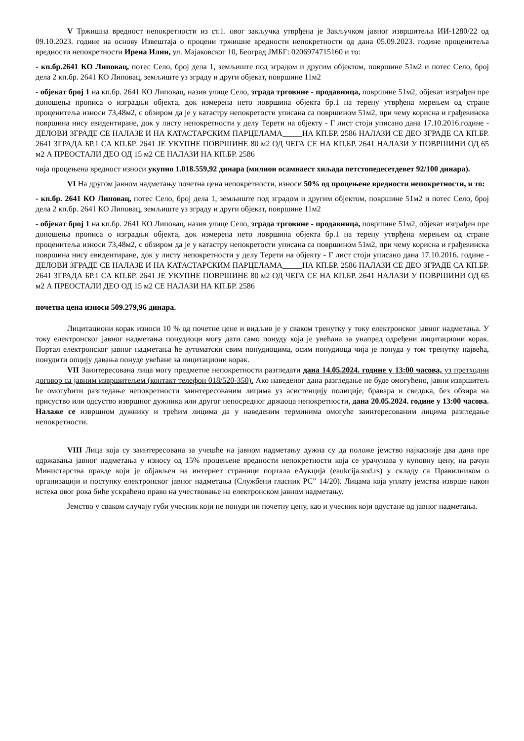V Тржишна вредност непокретности из ст.1. овог закључка утврђена је Закључком јавног извршитеља ИИ-1280/22 од 09.10.2023. године на основу Извештаја о процени тржишне вредности непокретности од дана 05.09.2023. године проценитеља вредности непокретности Ирена Илин, ул. Мајаковског 10, Београд ЈМБГ: 0206974715160 и то:
- кп.бр.2641 КО Липовац, потес Село, број дела 1, земљиште под зградом и другим објектом, површине 51м2 и потес Село, број дела 2 кп.бр. 2641 КО Липовац, земљиште уз зграду и други објекат, површине 11м2
- објекат број 1 на кп.бр. 2641 КО Липовац, назив улице Село, зграда трговине - продавница, површине 51м2, објекат изграђен пре доношења прописа о изградњи објекта, док измерена нето површина објекта бр.1 на терену утврђена мерењем од стране проценитеља износи 73,48м2, с обзиром да је у катастру непокретости уписана са површином 51м2, при чему корисна и грађевинска површина нису евидентиране, док у листу непокретности у делу Терети на објекту - Г лист стоји уписано дана 17.10.2016.године - ДЕЛОВИ ЗГРАДЕ СЕ НАЛАЗЕ И НА КАТАСТАРСКИМ ПАРЦЕЛАМА_____НА КП.БР. 2586 НАЛАЗИ СЕ ДЕО ЗГРАДЕ СА КП.БР. 2641 ЗГРАДА БР.1 СА КП.БР. 2641 ЈЕ УКУПНЕ ПОВРШИНЕ 80 м2 ОД ЧЕГА СЕ НА КП.БР. 2641 НАЛАЗИ У ПОВРШИНИ ОД 65 м2 А ПРЕОСТАЛИ ДЕО ОД 15 м2 СЕ НАЛАЗИ НА КП.БР. 2586
чија процењена вредност износи укупно 1.018.559,92 динара (милион осамнаест хиљада петстопедесетдевет 92/100 динара).
VI На другом јавном надметању почетна цена непокретности, износи 50% од процењене вредности непокретности, и то:
- кп.бр. 2641 КО Липовац, потес Село, број дела 1, земљиште под зградом и другим објектом, површине 51м2 и потес Село, број дела 2 кп.бр. 2641 КО Липовац, земљиште уз зграду и други објекат, површине 11м2
- објекат број 1 на кп.бр. 2641 КО Липовац, назив улице Село, зграда трговине - продавница, површине 51м2, објекат изграђен пре доношења прописа о изградњи објекта, док измерена нето површина објекта бр.1 на терену утврђена мерењем од стране проценитеља износи 73,48м2, с обзиром да је у катастру непокретости уписана са површином 51м2, при чему корисна и грађевинска површина нису евидентиране, док у листу непокретности у делу Терети на објекту - Г лист стоји уписано дана 17.10.2016. године - ДЕЛОВИ ЗГРАДЕ СЕ НАЛАЗЕ И НА КАТАСТАРСКИМ ПАРЦЕЛАМА_____НА КП.БР. 2586 НАЛАЗИ СЕ ДЕО ЗГРАДЕ СА КП.БР. 2641 ЗГРАДА БР.1 СА КП.БР. 2641 ЈЕ УКУПНЕ ПОВРШИНЕ 80 м2 ОД ЧЕГА СЕ НА КП.БР. 2641 НАЛАЗИ У ПОВРШИНИ ОД 65 м2 А ПРЕОСТАЛИ ДЕО ОД 15 м2 СЕ НАЛАЗИ НА КП.БР. 2586
почетна цена износи 509.279,96 динара.
Лицитациони корак износи 10 % од почетне цене и видљив је у сваком тренутку у току електронског јавног надметања. У току електронског јавног надметања понудиоци могу дати само понуду која је увећана за унапред одређени лицитациони корак. Портал електронског јавног надметања ће аутоматски свим понудиоцима, осим понудиоца чија је понуда у том тренутку највећа, понудити опцију давања понуде увећане за лицитациони корак.
VII Заинтересована лица могу предметне непокретности разгледати дана 14.05.2024. године у 13:00 часова, уз претходни договор са јавним извршитељем (контакт телефон 018/520-350). Ако наведеног дана разгледање не буде омогућено, јавни извршитељ ће омогућити разгледање непокретности заинтересованим лицима уз асистенцију полиције, бравара и сведока, без обзира на присуство или одсуство извршног дужника или другог непосредног држаоца непокретности, дана 20.05.2024. године у 13:00 часова. Налаже се извршном дужнику и трећим лицима да у наведеним терминима омогуће заинтересованим лицима разгледање непокретности.
VIII Лица која су заинтересована за учешће на јавном надметању дужна су да положе јемство најкасније два дана пре одржавања јавног надметања у износу од 15% процењене вредности непокретности која се урачунава у куповну цену, на рачун Министарства правде који је објављен на интернет страници портала еАукција (eaukcija.sud.rs) у складу са Правилником о организацији и поступку електронског јавног надметања (Службени гласник РС” 14/20). Лицама која уплату јемства изврше након истека овог рока биће ускраћено право на учествовање на електронском јавном надметању.
Јемство у сваком случају губи учесник који не понуди ни почетну цену, као и учесник који одустане од јавног надметања.